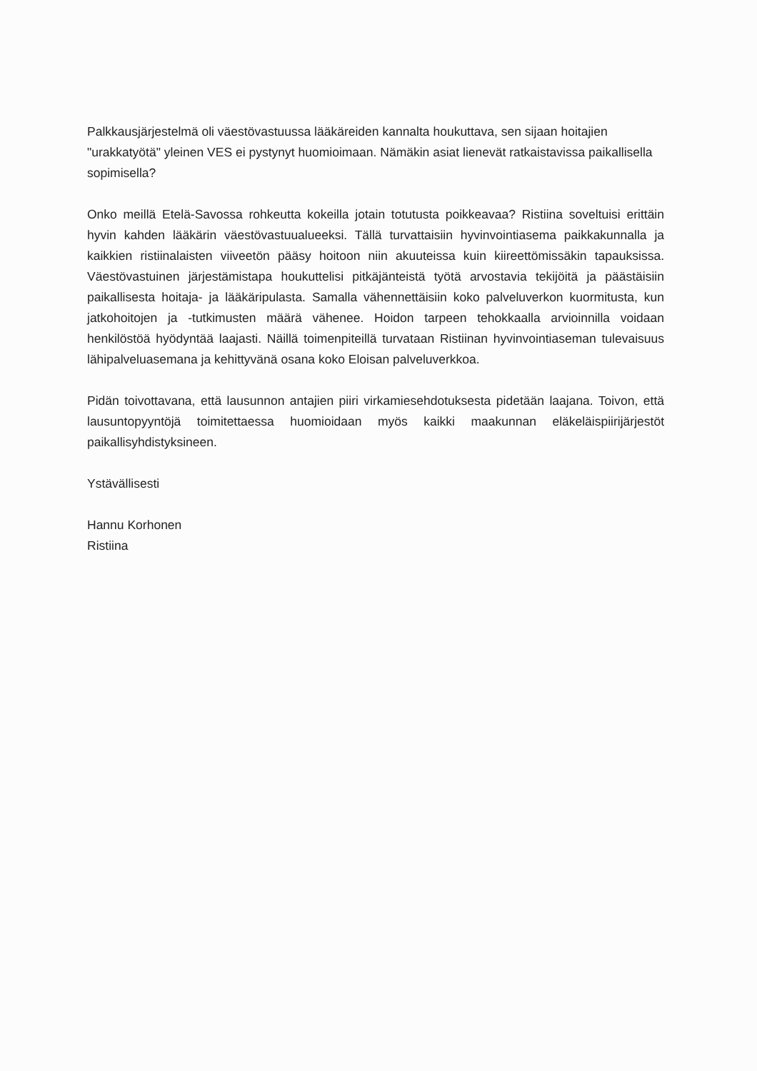Palkkausjärjestelmä oli väestövastuussa lääkäreiden kannalta houkuttava, sen sijaan hoitajien "urakkatyötä" yleinen VES ei pystynyt huomioimaan. Nämäkin asiat lienevät ratkaistavissa paikallisella sopimisella?
Onko meillä Etelä-Savossa rohkeutta kokeilla jotain totutusta poikkeavaa? Ristiina soveltuisi erittäin hyvin kahden lääkärin väestövastuualueeksi. Tällä turvattaisiin hyvinvointiasema paikkakunnalla ja kaikkien ristiinalaisten viiveetön pääsy hoitoon niin akuuteissa kuin kiireettömissäkin tapauksissa. Väestövastuinen järjestämistapa houkuttelisi pitkäjänteistä työtä arvostavia tekijöitä ja päästäisiin paikallisesta hoitaja- ja lääkäripulasta. Samalla vähennettäisiin koko palveluverkon kuormitusta, kun jatkohoitojen ja -tutkimusten määrä vähenee. Hoidon tarpeen tehokkaalla arvioinnilla voidaan henkilöstöä hyödyntää laajasti. Näillä toimenpiteillä turvataan Ristiinan hyvinvointiaseman tulevaisuus lähipalveluasemana ja kehittyvänä osana koko Eloisan palveluverkkoa.
Pidän toivottavana, että lausunnon antajien piiri virkamiesehdotuksesta pidetään laajana. Toivon, että lausuntopyyntöjä toimitettaessa huomioidaan myös kaikki maakunnan eläkeläispiirijärjestöt paikallisyhdistyksineen.
Ystävällisesti
Hannu Korhonen
Ristiina